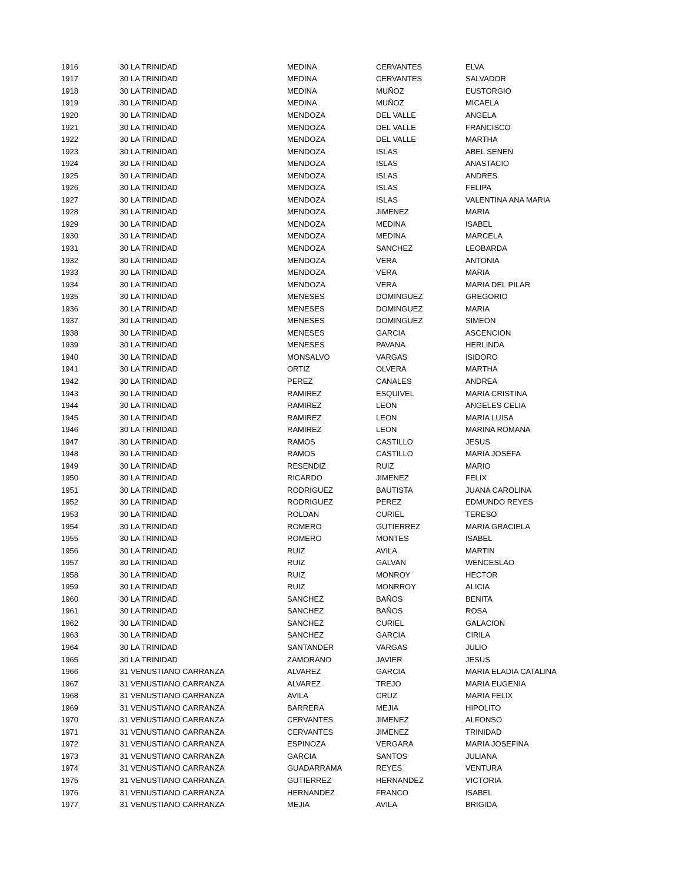| 1916 | 30 | LA TRINIDAD | MEDINA | CERVANTES | ELVA |
| 1917 | 30 | LA TRINIDAD | MEDINA | CERVANTES | SALVADOR |
| 1918 | 30 | LA TRINIDAD | MEDINA | MUÑOZ | EUSTORGIO |
| 1919 | 30 | LA TRINIDAD | MEDINA | MUÑOZ | MICAELA |
| 1920 | 30 | LA TRINIDAD | MENDOZA | DEL VALLE | ANGELA |
| 1921 | 30 | LA TRINIDAD | MENDOZA | DEL VALLE | FRANCISCO |
| 1922 | 30 | LA TRINIDAD | MENDOZA | DEL VALLE | MARTHA |
| 1923 | 30 | LA TRINIDAD | MENDOZA | ISLAS | ABEL SENEN |
| 1924 | 30 | LA TRINIDAD | MENDOZA | ISLAS | ANASTACIO |
| 1925 | 30 | LA TRINIDAD | MENDOZA | ISLAS | ANDRES |
| 1926 | 30 | LA TRINIDAD | MENDOZA | ISLAS | FELIPA |
| 1927 | 30 | LA TRINIDAD | MENDOZA | ISLAS | VALENTINA ANA MARIA |
| 1928 | 30 | LA TRINIDAD | MENDOZA | JIMENEZ | MARIA |
| 1929 | 30 | LA TRINIDAD | MENDOZA | MEDINA | ISABEL |
| 1930 | 30 | LA TRINIDAD | MENDOZA | MEDINA | MARCELA |
| 1931 | 30 | LA TRINIDAD | MENDOZA | SANCHEZ | LEOBARDA |
| 1932 | 30 | LA TRINIDAD | MENDOZA | VERA | ANTONIA |
| 1933 | 30 | LA TRINIDAD | MENDOZA | VERA | MARIA |
| 1934 | 30 | LA TRINIDAD | MENDOZA | VERA | MARIA DEL PILAR |
| 1935 | 30 | LA TRINIDAD | MENESES | DOMINGUEZ | GREGORIO |
| 1936 | 30 | LA TRINIDAD | MENESES | DOMINGUEZ | MARIA |
| 1937 | 30 | LA TRINIDAD | MENESES | DOMINGUEZ | SIMEON |
| 1938 | 30 | LA TRINIDAD | MENESES | GARCIA | ASCENCION |
| 1939 | 30 | LA TRINIDAD | MENESES | PAVANA | HERLINDA |
| 1940 | 30 | LA TRINIDAD | MONSALVO | VARGAS | ISIDORO |
| 1941 | 30 | LA TRINIDAD | ORTIZ | OLVERA | MARTHA |
| 1942 | 30 | LA TRINIDAD | PEREZ | CANALES | ANDREA |
| 1943 | 30 | LA TRINIDAD | RAMIREZ | ESQUIVEL | MARIA CRISTINA |
| 1944 | 30 | LA TRINIDAD | RAMIREZ | LEON | ANGELES CELIA |
| 1945 | 30 | LA TRINIDAD | RAMIREZ | LEON | MARIA LUISA |
| 1946 | 30 | LA TRINIDAD | RAMIREZ | LEON | MARINA ROMANA |
| 1947 | 30 | LA TRINIDAD | RAMOS | CASTILLO | JESUS |
| 1948 | 30 | LA TRINIDAD | RAMOS | CASTILLO | MARIA JOSEFA |
| 1949 | 30 | LA TRINIDAD | RESENDIZ | RUIZ | MARIO |
| 1950 | 30 | LA TRINIDAD | RICARDO | JIMENEZ | FELIX |
| 1951 | 30 | LA TRINIDAD | RODRIGUEZ | BAUTISTA | JUANA CAROLINA |
| 1952 | 30 | LA TRINIDAD | RODRIGUEZ | PEREZ | EDMUNDO REYES |
| 1953 | 30 | LA TRINIDAD | ROLDAN | CURIEL | TERESO |
| 1954 | 30 | LA TRINIDAD | ROMERO | GUTIERREZ | MARIA GRACIELA |
| 1955 | 30 | LA TRINIDAD | ROMERO | MONTES | ISABEL |
| 1956 | 30 | LA TRINIDAD | RUIZ | AVILA | MARTIN |
| 1957 | 30 | LA TRINIDAD | RUIZ | GALVAN | WENCESLAO |
| 1958 | 30 | LA TRINIDAD | RUIZ | MONROY | HECTOR |
| 1959 | 30 | LA TRINIDAD | RUIZ | MONRROY | ALICIA |
| 1960 | 30 | LA TRINIDAD | SANCHEZ | BAÑOS | BENITA |
| 1961 | 30 | LA TRINIDAD | SANCHEZ | BAÑOS | ROSA |
| 1962 | 30 | LA TRINIDAD | SANCHEZ | CURIEL | GALACION |
| 1963 | 30 | LA TRINIDAD | SANCHEZ | GARCIA | CIRILA |
| 1964 | 30 | LA TRINIDAD | SANTANDER | VARGAS | JULIO |
| 1965 | 30 | LA TRINIDAD | ZAMORANO | JAVIER | JESUS |
| 1966 | 31 | VENUSTIANO CARRANZA | ALVAREZ | GARCIA | MARIA ELADIA CATALINA |
| 1967 | 31 | VENUSTIANO CARRANZA | ALVAREZ | TREJO | MARIA EUGENIA |
| 1968 | 31 | VENUSTIANO CARRANZA | AVILA | CRUZ | MARIA FELIX |
| 1969 | 31 | VENUSTIANO CARRANZA | BARRERA | MEJIA | HIPOLITO |
| 1970 | 31 | VENUSTIANO CARRANZA | CERVANTES | JIMENEZ | ALFONSO |
| 1971 | 31 | VENUSTIANO CARRANZA | CERVANTES | JIMENEZ | TRINIDAD |
| 1972 | 31 | VENUSTIANO CARRANZA | ESPINOZA | VERGARA | MARIA JOSEFINA |
| 1973 | 31 | VENUSTIANO CARRANZA | GARCIA | SANTOS | JULIANA |
| 1974 | 31 | VENUSTIANO CARRANZA | GUADARRAMA | REYES | VENTURA |
| 1975 | 31 | VENUSTIANO CARRANZA | GUTIERREZ | HERNANDEZ | VICTORIA |
| 1976 | 31 | VENUSTIANO CARRANZA | HERNANDEZ | FRANCO | ISABEL |
| 1977 | 31 | VENUSTIANO CARRANZA | MEJIA | AVILA | BRIGIDA |